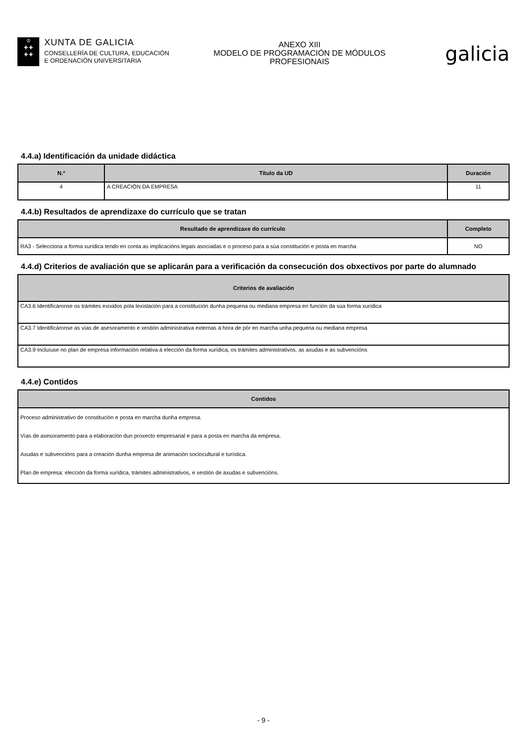♔
✚ ✚
✚ ✚
XUNTA DE GALICIA
CONSELLERÍA DE CULTURA, EDUCACIÓN
E ORDENACIÓN UNIVERSITARIA
ANEXO XIII
MODELO DE PROGRAMACIÓN DE MÓDULOS
PROFESIONAIS
galicia
4.4.a) Identificación da unidade didáctica
| N.º | Título da UD | Duración |
| --- | --- | --- |
| 4 | A CREACIÓN DA EMPRESA | 11 |
4.4.b) Resultados de aprendizaxe do currículo que se tratan
| Resultado de aprendizaxe do currículo | Completo |
| --- | --- |
| RA3 - Selecciona a forma xurídica tendo en conta as implicacións legais asociadas e o proceso para a súa constitución e posta en marcha | NO |
4.4.d) Criterios de avaliación que se aplicarán para a verificación da consecución dos obxectivos por parte do alumnado
| Criterios de avaliación |
| --- |
| CA3.6 Identificáronse os trámites exixidos pola lexislación para a constitución dunha pequena ou mediana empresa en función da súa forma xurídica |
| CA3.7 Identificáronse as vías de asesoramento e xestión administrativa externas á hora de pór en marcha unha pequena ou mediana empresa |
| CA3.9 Incluíuse no plan de empresa información relativa á elección da forma xurídica, os trámites administrativos, as axudas e as subvencións |
4.4.e) Contidos
| Contidos |
| --- |
| Proceso administrativo de constitución e posta en marcha dunha empresa. Vías de asesoramento para a elaboración dun proxecto empresarial e para a posta en marcha da empresa. Axudas e subvencións para a creación dunha empresa de animación sociocultural e turística. Plan de empresa: elección da forma xurídica, trámites administrativos, e xestión de axudas e subvencións. |
- 9 -